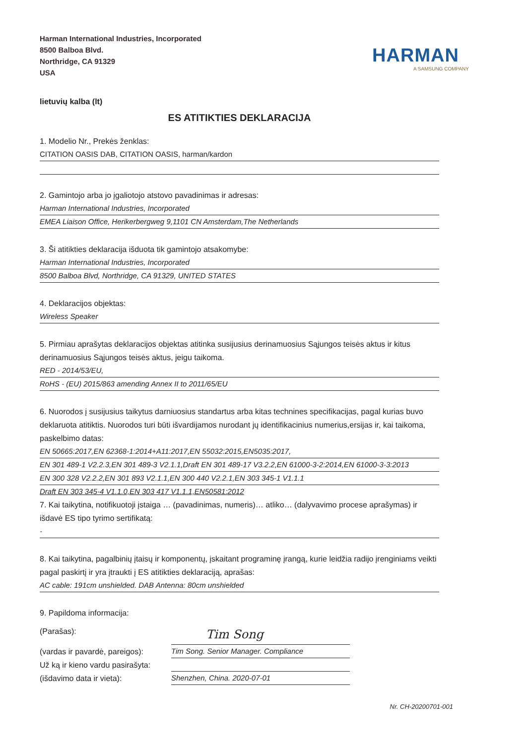Harman International Industries, Incorporated
8500 Balboa Blvd.
Northridge, CA 91329
USA
HARMAN
A SAMSUNG COMPANY
lietuvių kalba (lt)
ES ATITIKTIES DEKLARACIJA
1. Modelio Nr., Prekės ženklas:
CITATION OASIS DAB, CITATION OASIS, harman/kardon
2. Gamintojo arba jo įgaliotojo atstovo pavadinimas ir adresas:
Harman International Industries, Incorporated
EMEA Liaison Office, Herikerbergweg 9,1101 CN Amsterdam,The Netherlands
3. Ši atitikties deklaracija išduota tik gamintojo atsakomybe:
Harman International Industries, Incorporated
8500 Balboa Blvd, Northridge, CA 91329, UNITED STATES
4. Deklaracijos objektas:
Wireless Speaker
5. Pirmiau aprašytas deklaracijos objektas atitinka susijusius derinamuosius Sąjungos teisės aktus ir kitus derinamuosius Sąjungos teisės aktus, jeigu taikoma.
RED - 2014/53/EU,
RoHS - (EU) 2015/863 amending Annex II to 2011/65/EU
6. Nuorodos į susijusius taikytus darniuosius standartus arba kitas technines specifikacijas, pagal kurias buvo deklaruota atitiktis. Nuorodos turi būti išvardijamos nurodant jų identifikacinius numerius,ersijas ir, kai taikoma, paskelbimo datas:
EN 50665:2017,EN 62368-1:2014+A11:2017,EN 55032:2015,EN5035:2017,
EN 301 489-1 V2.2.3,EN 301 489-3 V2.1.1,Draft EN 301 489-17 V3.2.2,EN 61000-3-2:2014,EN 61000-3-3:2013
EN 300 328 V2.2.2,EN 301 893 V2.1.1,EN 300 440 V2.2.1,EN 303 345-1 V1.1.1
Draft EN 303 345-4 V1.1.0,EN 303 417 V1.1.1,EN50581:2012
7. Kai taikytina, notifikuotoji įstaiga … (pavadinimas, numeris)… atliko… (dalyvavimo procese aprašymas) ir išdavė ES tipo tyrimo sertifikatą:
-
8. Kai taikytina, pagalbinių įtaisų ir komponentų, įskaitant programinę įrangą, kurie leidžia radijo įrenginiams veikti pagal paskirtį ir yra įtraukti į ES atitikties deklaraciją, aprašas:
AC cable: 191cm unshielded. DAB Antenna: 80cm unshielded
9. Papildoma informacija:
(Parašas):
Tim Song
(vardas ir pavardė, pareigos):
Tim Song. Senior Manager. Compliance
Už ką ir kieno vardu pasirašyta:
(išdavimo data ir vieta):
Shenzhen, China. 2020-07-01
Nr. CH-20200701-001